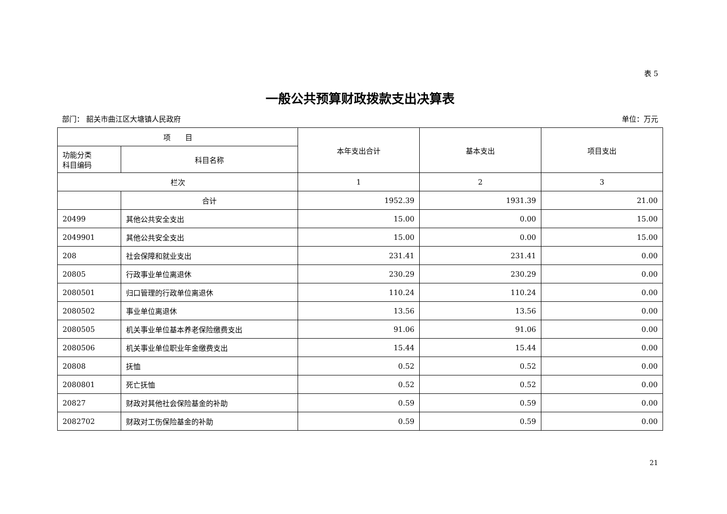表 5
一般公共预算财政拨款支出决算表
部门： 韶关市曲江区大塘镇人民政府 单位：万元
| 项 目 | | 本年支出合计 | 基本支出 | 项目支出 |
| --- | --- | --- | --- | --- |
| 功能分类 科目编码 | 科目名称 | | | |
| 栏次 | | 1 | 2 | 3 |
| | 合计 | 1952.39 | 1931.39 | 21.00 |
| 20499 | 其他公共安全支出 | 15.00 | 0.00 | 15.00 |
| 2049901 | 其他公共安全支出 | 15.00 | 0.00 | 15.00 |
| 208 | 社会保障和就业支出 | 231.41 | 231.41 | 0.00 |
| 20805 | 行政事业单位离退休 | 230.29 | 230.29 | 0.00 |
| 2080501 | 归口管理的行政单位离退休 | 110.24 | 110.24 | 0.00 |
| 2080502 | 事业单位离退休 | 13.56 | 13.56 | 0.00 |
| 2080505 | 机关事业单位基本养老保险缴费支出 | 91.06 | 91.06 | 0.00 |
| 2080506 | 机关事业单位职业年金缴费支出 | 15.44 | 15.44 | 0.00 |
| 20808 | 抚恤 | 0.52 | 0.52 | 0.00 |
| 2080801 | 死亡抚恤 | 0.52 | 0.52 | 0.00 |
| 20827 | 财政对其他社会保险基金的补助 | 0.59 | 0.59 | 0.00 |
| 2082702 | 财政对工伤保险基金的补助 | 0.59 | 0.59 | 0.00 |
21